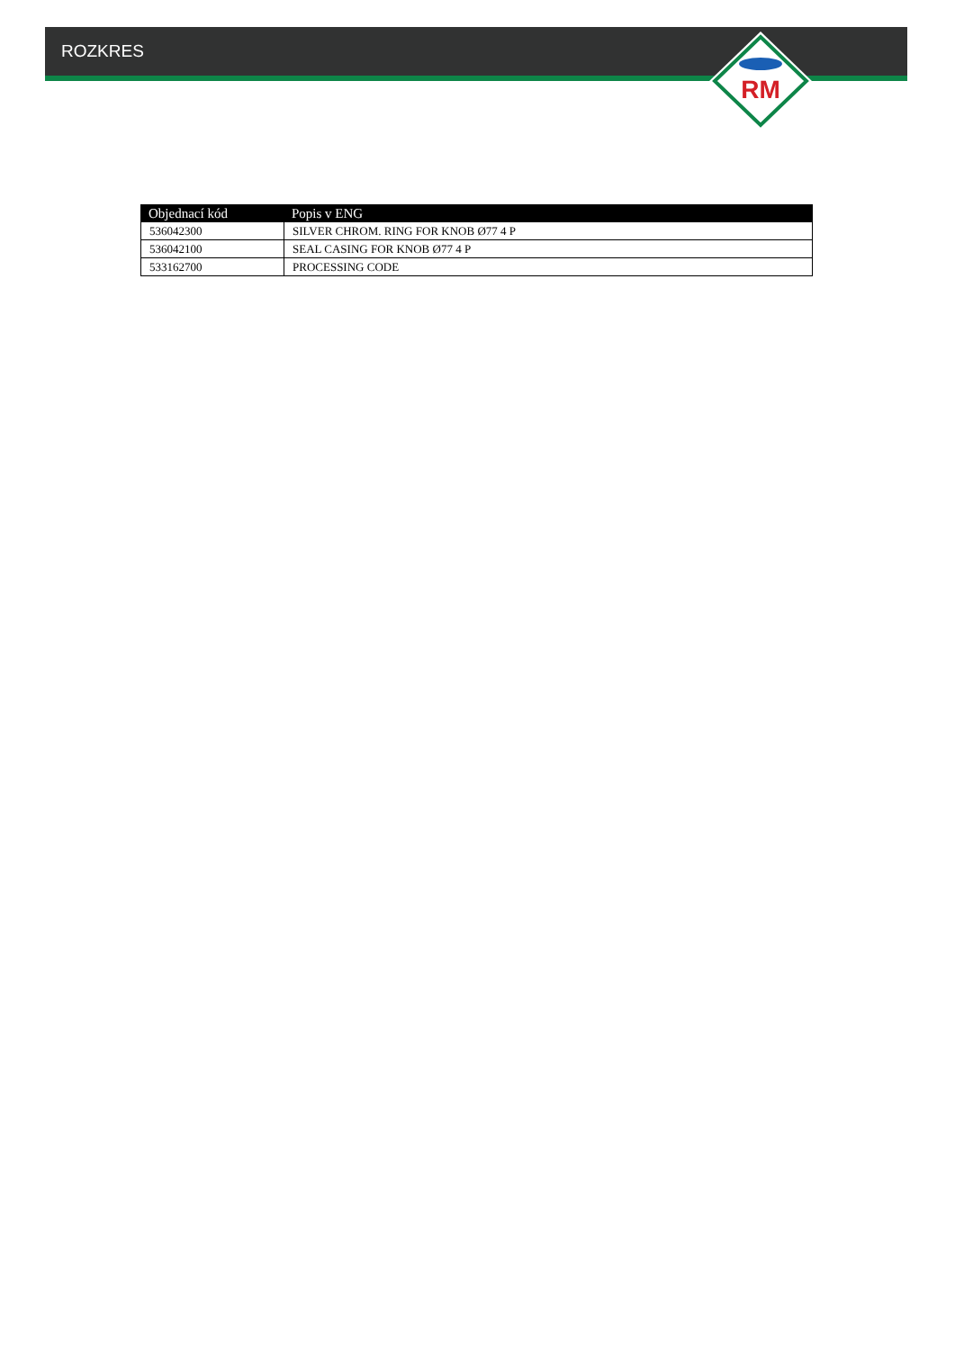ROZKRES
RM
| Objednací kód | Popis v ENG |
| --- | --- |
| 536042300 | SILVER CHROM. RING FOR KNOB Ø77 4 P |
| 536042100 | SEAL CASING FOR KNOB Ø77 4 P |
| 533162700 | PROCESSING CODE |